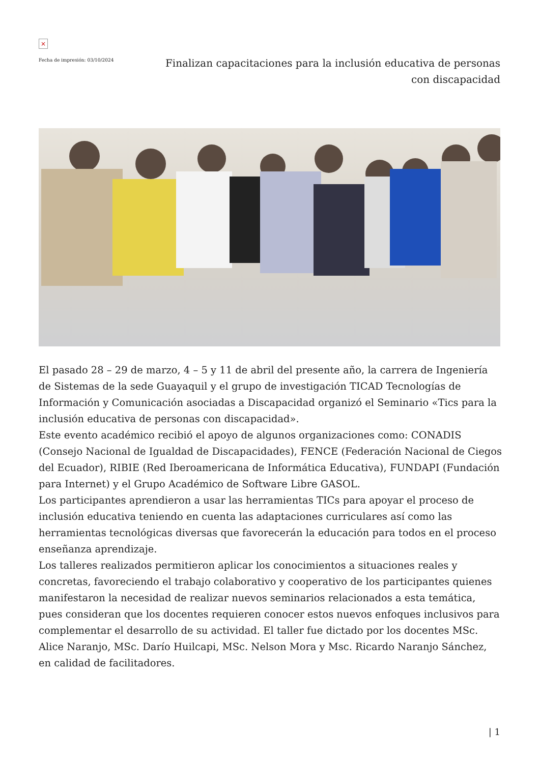×
Fecha de impresión: 03/10/2024
Finalizan capacitaciones para la inclusión educativa de personas con discapacidad
El pasado 28 – 29 de marzo, 4 – 5 y 11 de abril del presente año, la carrera de Ingeniería de Sistemas de la sede Guayaquil y el grupo de investigación TICAD Tecnologías de Información y Comunicación asociadas a Discapacidad organizó el Seminario «Tics para la inclusión educativa de personas con discapacidad».
Este evento académico recibió el apoyo de algunos organizaciones como: CONADIS (Consejo Nacional de Igualdad de Discapacidades), FENCE (Federación Nacional de Ciegos del Ecuador), RIBIE (Red Iberoamericana de Informática Educativa), FUNDAPI (Fundación para Internet) y el Grupo Académico de Software Libre GASOL.
Los participantes aprendieron a usar las herramientas TICs para apoyar el proceso de inclusión educativa teniendo en cuenta las adaptaciones curriculares así como las herramientas tecnológicas diversas que favorecerán la educación para todos en el proceso enseñanza aprendizaje.
Los talleres realizados permitieron aplicar los conocimientos a situaciones reales y concretas, favoreciendo el trabajo colaborativo y cooperativo de los participantes quienes manifestaron la necesidad de realizar nuevos seminarios relacionados a esta temática, pues consideran que los docentes requieren conocer estos nuevos enfoques inclusivos para complementar el desarrollo de su actividad. El taller fue dictado por los docentes MSc. Alice Naranjo, MSc. Darío Huilcapi, MSc. Nelson Mora y Msc. Ricardo Naranjo Sánchez, en calidad de facilitadores.
| 1